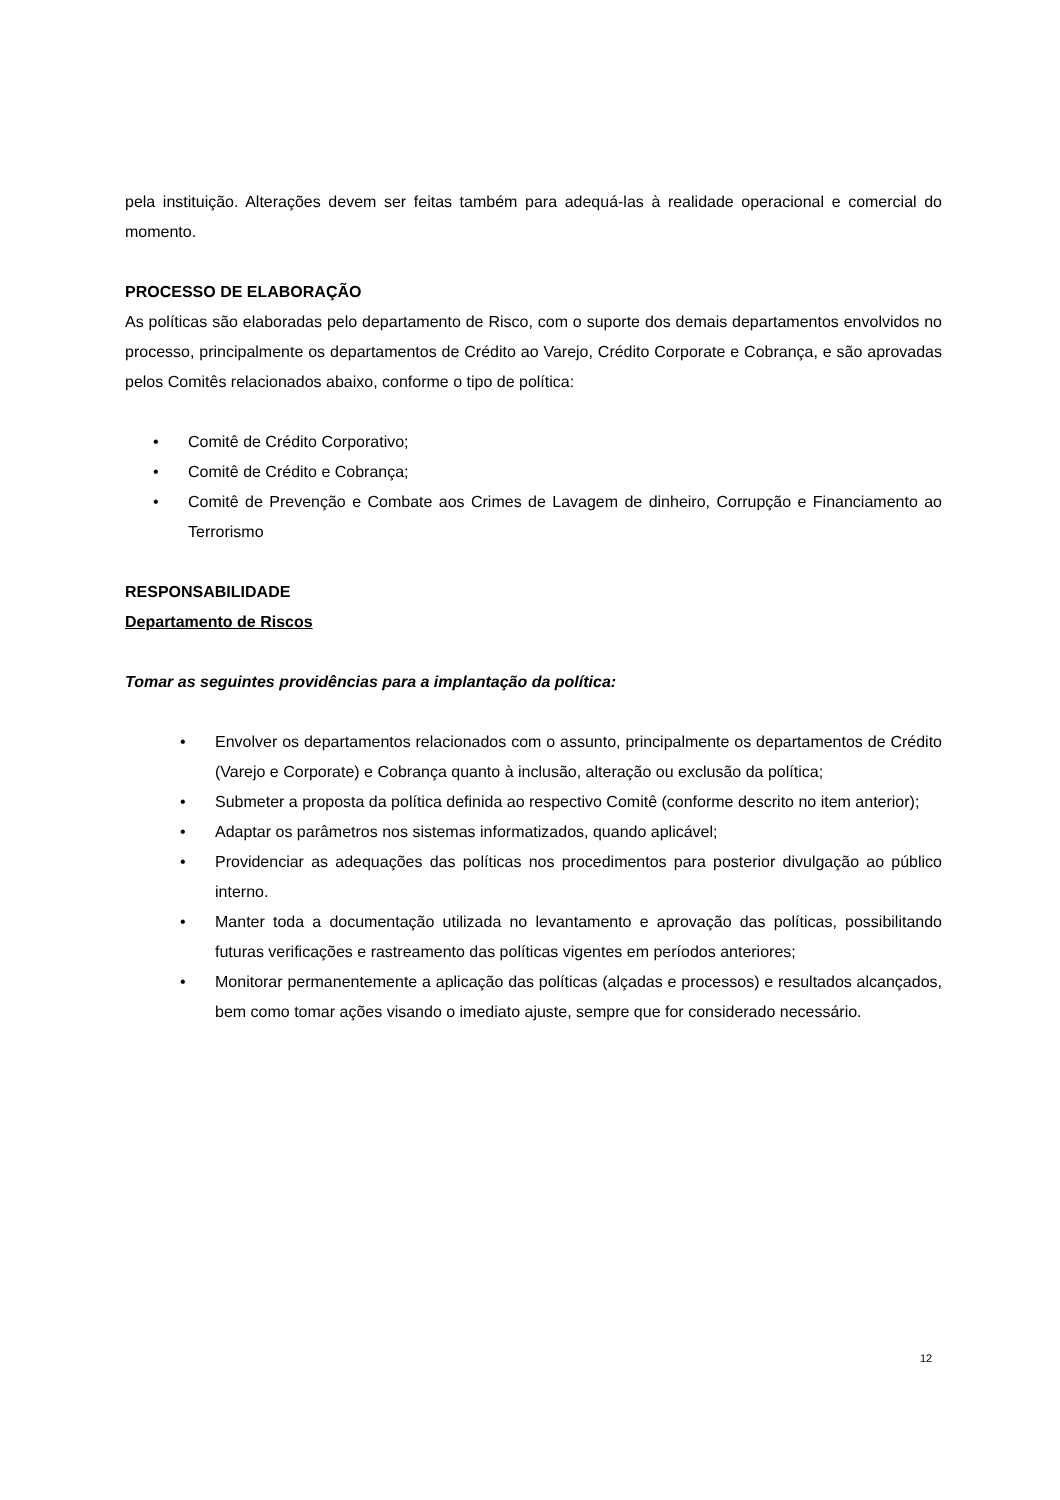pela instituição. Alterações devem ser feitas também para adequá-las à realidade operacional e comercial do momento.
PROCESSO DE ELABORAÇÃO
As políticas são elaboradas pelo departamento de Risco, com o suporte dos demais departamentos envolvidos no processo, principalmente os departamentos de Crédito ao Varejo, Crédito Corporate e Cobrança, e são aprovadas pelos Comitês relacionados abaixo, conforme o tipo de política:
• Comitê de Crédito Corporativo;
• Comitê de Crédito e Cobrança;
• Comitê de Prevenção e Combate aos Crimes de Lavagem de dinheiro, Corrupção e Financiamento ao Terrorismo
RESPONSABILIDADE
Departamento de Riscos
Tomar as seguintes providências para a implantação da política:
• Envolver os departamentos relacionados com o assunto, principalmente os departamentos de Crédito (Varejo e Corporate) e Cobrança quanto à inclusão, alteração ou exclusão da política;
• Submeter a proposta da política definida ao respectivo Comitê (conforme descrito no item anterior);
• Adaptar os parâmetros nos sistemas informatizados, quando aplicável;
• Providenciar as adequações das políticas nos procedimentos para posterior divulgação ao público interno.
• Manter toda a documentação utilizada no levantamento e aprovação das políticas, possibilitando futuras verificações e rastreamento das políticas vigentes em períodos anteriores;
• Monitorar permanentemente a aplicação das políticas (alçadas e processos) e resultados alcançados, bem como tomar ações visando o imediato ajuste, sempre que for considerado necessário.
12